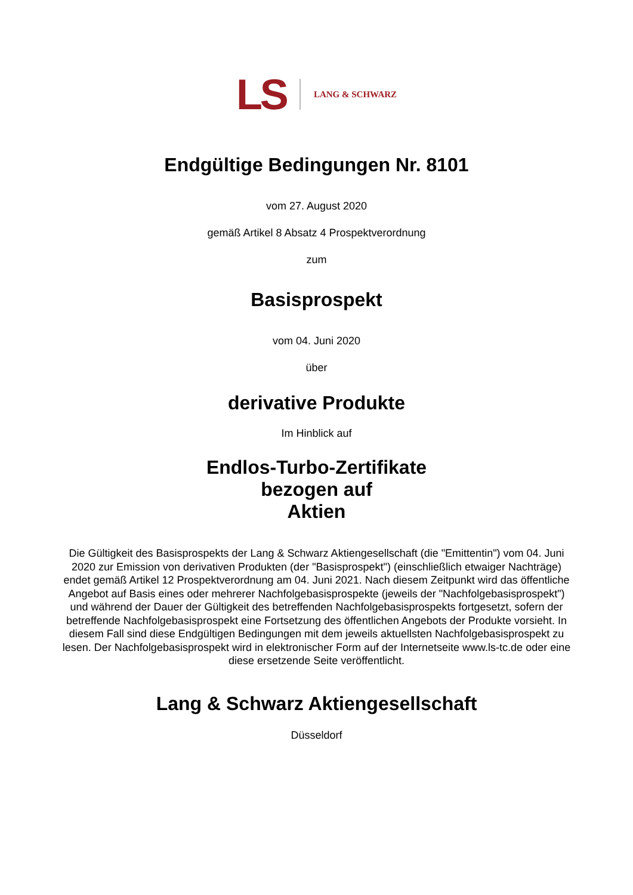LS LANG & SCHWARZ
Endgültige Bedingungen Nr. 8101
vom 27. August 2020
gemäß Artikel 8 Absatz 4 Prospektverordnung
zum
Basisprospekt
vom 04. Juni 2020
über
derivative Produkte
Im Hinblick auf
Endlos-Turbo-Zertifikate
bezogen auf
Aktien
Die Gültigkeit des Basisprospekts der Lang & Schwarz Aktiengesellschaft (die "Emittentin") vom 04. Juni 2020 zur Emission von derivativen Produkten (der "Basisprospekt") (einschließlich etwaiger Nachträge) endet gemäß Artikel 12 Prospektverordnung am 04. Juni 2021. Nach diesem Zeitpunkt wird das öffentliche Angebot auf Basis eines oder mehrerer Nachfolgebasisprospekte (jeweils der "Nachfolgebasisprospekt") und während der Dauer der Gültigkeit des betreffenden Nachfolgebasisprospekts fortgesetzt, sofern der betreffende Nachfolgebasisprospekt eine Fortsetzung des öffentlichen Angebots der Produkte vorsieht. In diesem Fall sind diese Endgültigen Bedingungen mit dem jeweils aktuellsten Nachfolgebasisprospekt zu lesen. Der Nachfolgebasisprospekt wird in elektronischer Form auf der Internetseite www.ls-tc.de oder eine diese ersetzende Seite veröffentlicht.
Lang & Schwarz Aktiengesellschaft
Düsseldorf